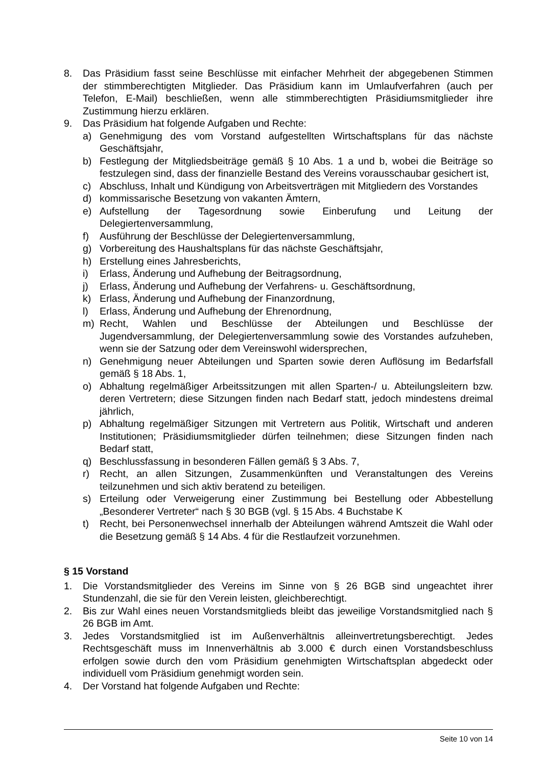8. Das Präsidium fasst seine Beschlüsse mit einfacher Mehrheit der abgegebenen Stimmen der stimmberechtigten Mitglieder. Das Präsidium kann im Umlaufverfahren (auch per Telefon, E-Mail) beschließen, wenn alle stimmberechtigten Präsidiums­mitglieder ihre Zustimmung hierzu erklären.
9. Das Präsidium hat folgende Aufgaben und Rechte:
a) Genehmigung des vom Vorstand aufgestellten Wirtschaftsplans für das nächste Geschäftsjahr,
b) Festlegung der Mitgliedsbeiträge gemäß § 10 Abs. 1 a und b, wobei die Beiträge so festzulegen sind, dass der finanzielle Bestand des Vereins vorausschaubar gesichert ist,
c) Abschluss, Inhalt und Kündigung von Arbeitsverträgen mit Mitgliedern des Vorstandes
d) kommissarische Besetzung von vakanten Ämtern,
e) Aufstellung der Tagesordnung sowie Einberufung und Leitung der Delegiertenversammlung,
f) Ausführung der Beschlüsse der Delegiertenversammlung,
g) Vorbereitung des Haushaltsplans für das nächste Geschäftsjahr,
h) Erstellung eines Jahresberichts,
i) Erlass, Änderung und Aufhebung der Beitragsordnung,
j) Erlass, Änderung und Aufhebung der Verfahrens- u. Geschäftsordnung,
k) Erlass, Änderung und Aufhebung der Finanzordnung,
l) Erlass, Änderung und Aufhebung der Ehrenordnung,
m) Recht, Wahlen und Beschlüsse der Abteilungen und Beschlüsse der Jugendversammlung, der Delegiertenversammlung sowie des Vorstandes aufzuheben, wenn sie der Satzung oder dem Vereinswohl widersprechen,
n) Genehmigung neuer Abteilungen und Sparten sowie deren Auflösung im Bedarfsfall gemäß § 18 Abs. 1,
o) Abhaltung regelmäßiger Arbeitssitzungen mit allen Sparten-/ u. Abteilungsleitern bzw. deren Vertretern; diese Sitzungen finden nach Bedarf statt, jedoch mindestens dreimal jährlich,
p) Abhaltung regelmäßiger Sitzungen mit Vertretern aus Politik, Wirtschaft und anderen Institutionen; Präsidiumsmitglieder dürfen teilnehmen; diese Sitzungen finden nach Bedarf statt,
q) Beschlussfassung in besonderen Fällen gemäß § 3 Abs. 7,
r) Recht, an allen Sitzungen, Zusammenkünften und Veranstaltungen des Vereins teilzunehmen und sich aktiv beratend zu beteiligen.
s) Erteilung oder Verweigerung einer Zustimmung bei Bestellung oder Abbestellung „Besonderer Vertreter“ nach § 30 BGB (vgl. § 15 Abs. 4 Buchstabe K
t) Recht, bei Personenwechsel innerhalb der Abteilungen während Amtszeit die Wahl oder die Besetzung gemäß § 14 Abs. 4 für die Restlaufzeit vorzunehmen.
§ 15 Vorstand
1. Die Vorstandsmitglieder des Vereins im Sinne von § 26 BGB sind ungeachtet ihrer Stundenzahl, die sie für den Verein leisten, gleichberechtigt.
2. Bis zur Wahl eines neuen Vorstandsmitglieds bleibt das jeweilige Vorstandsmitglied nach § 26 BGB im Amt.
3. Jedes Vorstandsmitglied ist im Außenverhältnis alleinvertretungsberechtigt. Jedes Rechtsgeschäft muss im Innenverhältnis ab 3.000 € durch einen Vorstandsbeschluss erfolgen sowie durch den vom Präsidium genehmigten Wirtschaftsplan abgedeckt oder individuell vom Präsidium genehmigt worden sein.
4. Der Vorstand hat folgende Aufgaben und Rechte:
Seite 10 von 14